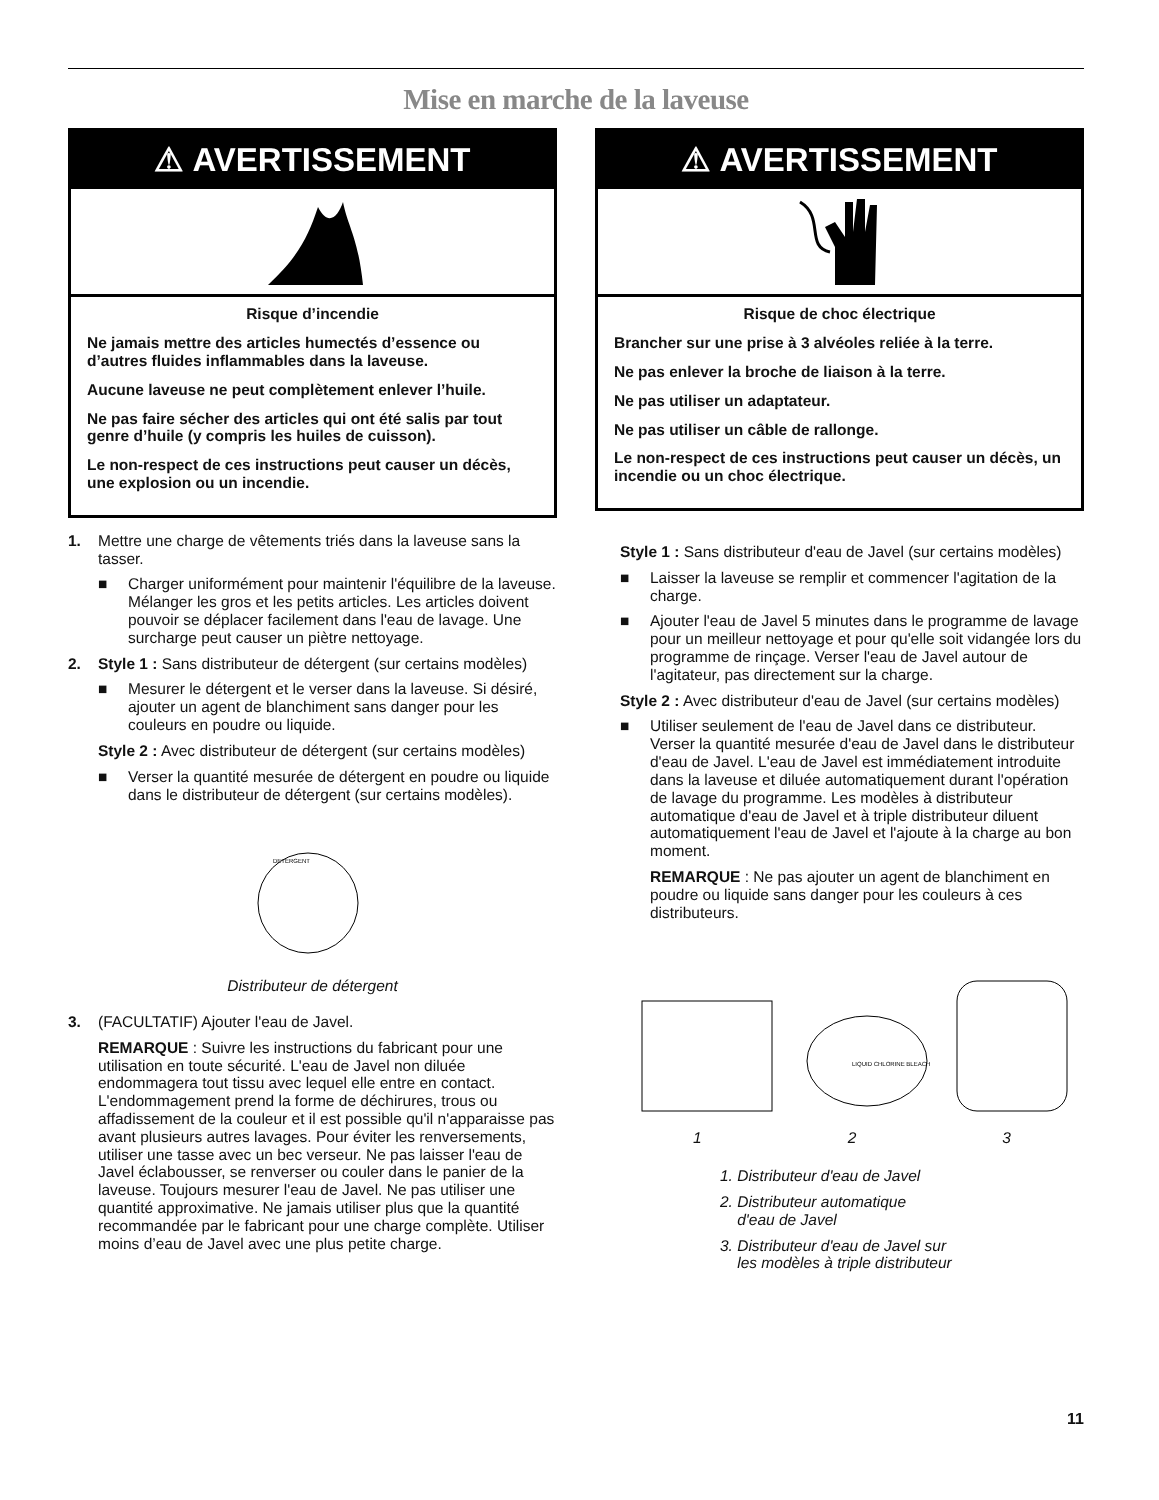Mise en marche de la laveuse
⚠ AVERTISSEMENT
Risque d’incendie
Ne jamais mettre des articles humectés d’essence ou d’autres fluides inflammables dans la laveuse.
Aucune laveuse ne peut complètement enlever l’huile.
Ne pas faire sécher des articles qui ont été salis par tout genre d’huile (y compris les huiles de cuisson).
Le non-respect de ces instructions peut causer un décès, une explosion ou un incendie.
1. Mettre une charge de vêtements triés dans la laveuse sans la tasser.
■ Charger uniformément pour maintenir l'équilibre de la laveuse. Mélanger les gros et les petits articles. Les articles doivent pouvoir se déplacer facilement dans l'eau de lavage. Une surcharge peut causer un piètre nettoyage.
2. Style 1 : Sans distributeur de détergent (sur certains modèles)
■ Mesurer le détergent et le verser dans la laveuse. Si désiré, ajouter un agent de blanchiment sans danger pour les couleurs en poudre ou liquide.
Style 2 : Avec distributeur de détergent (sur certains modèles)
■ Verser la quantité mesurée de détergent en poudre ou liquide dans le distributeur de détergent (sur certains modèles).
DETERGENT
Distributeur de détergent
3. (FACULTATIF) Ajouter l'eau de Javel.
REMARQUE : Suivre les instructions du fabricant pour une utilisation en toute sécurité. L'eau de Javel non diluée endommagera tout tissu avec lequel elle entre en contact. L'endommagement prend la forme de déchirures, trous ou affadissement de la couleur et il est possible qu'il n'apparaisse pas avant plusieurs autres lavages. Pour éviter les renversements, utiliser une tasse avec un bec verseur. Ne pas laisser l'eau de Javel éclabousser, se renverser ou couler dans le panier de la laveuse. Toujours mesurer l'eau de Javel. Ne pas utiliser une quantité approximative. Ne jamais utiliser plus que la quantité recommandée par le fabricant pour une charge complète. Utiliser moins d’eau de Javel avec une plus petite charge.
⚠ AVERTISSEMENT
Risque de choc électrique
Brancher sur une prise à 3 alvéoles reliée à la terre.
Ne pas enlever la broche de liaison à la terre.
Ne pas utiliser un adaptateur.
Ne pas utiliser un câble de rallonge.
Le non-respect de ces instructions peut causer un décès, un incendie ou un choc électrique.
Style 1 : Sans distributeur d'eau de Javel (sur certains modèles)
■ Laisser la laveuse se remplir et commencer l'agitation de la charge.
■ Ajouter l'eau de Javel 5 minutes dans le programme de lavage pour un meilleur nettoyage et pour qu'elle soit vidangée lors du programme de rinçage. Verser l'eau de Javel autour de l'agitateur, pas directement sur la charge.
Style 2 : Avec distributeur d'eau de Javel (sur certains modèles)
■ Utiliser seulement de l'eau de Javel dans ce distributeur. Verser la quantité mesurée d'eau de Javel dans le distributeur d'eau de Javel. L'eau de Javel est immédiatement introduite dans la laveuse et diluée automatiquement durant l'opération de lavage du programme. Les modèles à distributeur automatique d'eau de Javel et à triple distributeur diluent automatiquement l'eau de Javel et l'ajoute à la charge au bon moment.
REMARQUE : Ne pas ajouter un agent de blanchiment en poudre ou liquide sans danger pour les couleurs à ces distributeurs.
LIQUID CHLORINE BLEACH
1 2 3
1. Distributeur d'eau de Javel
2. Distributeur automatique
d'eau de Javel
3. Distributeur d'eau de Javel sur
les modèles à triple distributeur
11